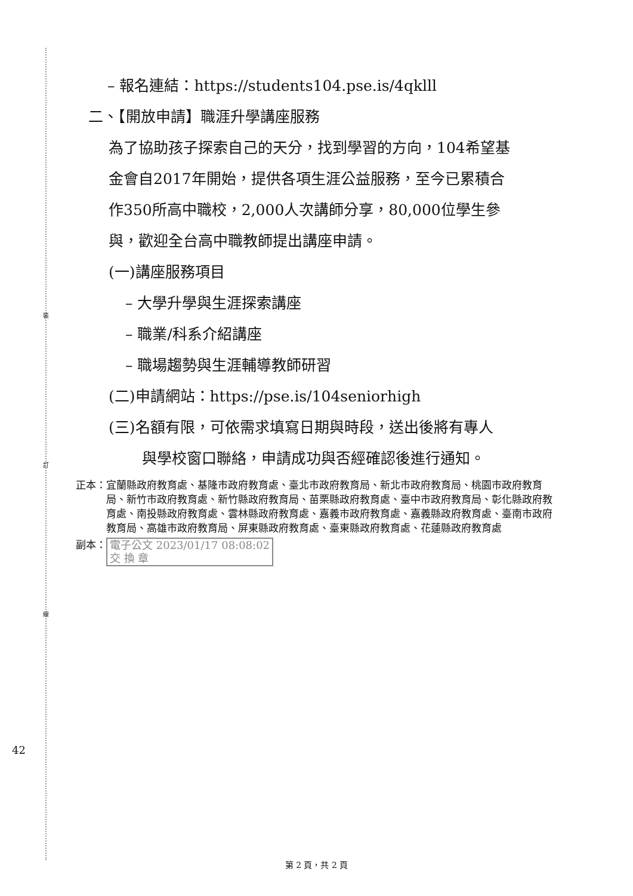裝
訂
線
– 報名連結：https://students104.pse.is/4qklll
二、【開放申請】職涯升學講座服務
為了協助孩子探索自己的天分，找到學習的方向，104希望基
金會自2017年開始，提供各項生涯公益服務，至今已累積合
作350所高中職校，2,000人次講師分享，80,000位學生參
與，歡迎全台高中職教師提出講座申請。
(一)講座服務項目
– 大學升學與生涯探索講座
– 職業/科系介紹講座
– 職場趨勢與生涯輔導教師研習
(二)申請網站：https://pse.is/104seniorhigh
(三)名額有限，可依需求填寫日期與時段，送出後將有專人
與學校窗口聯絡，申請成功與否經確認後進行通知。
正本： 宜蘭縣政府教育處、基隆市政府教育處、臺北市政府教育局、新北市政府教育局、桃園市政府教育局、新竹市政府教育處、新竹縣政府教育局、苗栗縣政府教育處、臺中市政府教育局、彰化縣政府教育處、南投縣政府教育處、雲林縣政府教育處、嘉義市政府教育處、嘉義縣政府教育處、臺南市政府教育局、高雄市政府教育局、屏東縣政府教育處、臺東縣政府教育處、花蓮縣政府教育處
副本： 電子公文 2023/01/17 08:08:02
交 換 章
42
第 2 頁，共 2 頁